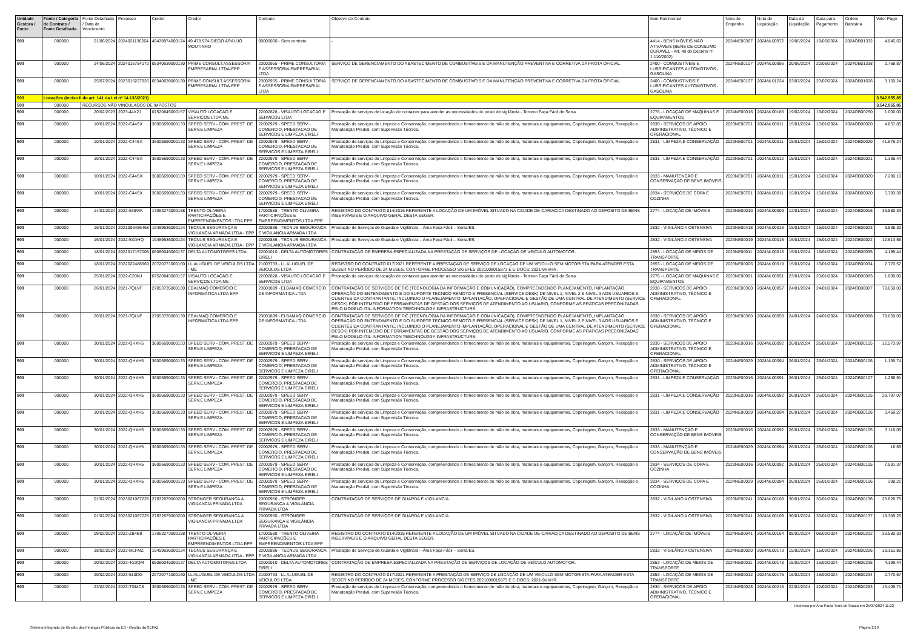| Unidade Gestora / Fonte | Fonte / Categoria de Contrato / Fonte Detalhada | Fonte Detalhada / Data de Vencimento | Processo | Credor | Credor | Contrato | Objetivo do Contrato | Item Patrimonial | Nota de Empenho | Nota de Liquidação | Data da Liquidação | Data para Pagamento | Ordem Bancária | Valor Pago |
| --- | --- | --- | --- | --- | --- | --- | --- | --- | --- | --- | --- | --- | --- | --- |
| 500 | 000000 | 21/06/2024 | 2024021136264 | 49478974000174 | 49.478.974 DIEGO ARAUJO MOUTINHO | 00000000 - Sem contrato | - | 4414 - BENS MÓVEIS NÃO ATIVÁVEIS (BENS DE CONSUMO DURÁVEL - Art. 49 do Decreto nº 1.110/2002) | 2024NE00367 | 2024NL00972 | 19/06/2024 | 19/06/2024 | 2024OB01332 | 4.045,60 |
| 500 | 000000 | 24/06/2024 | 2024016754170 | 05340639000130 | PRIME CONSULT.ASSESSORIA EMPRESARIAL LTDA-EPP | 23002955 - PRIME CONSULTORIA E ASSESSORIA EMPRESARIAL LTDA | SERVIÇO DE GERENCIAMENTO DO ABASTECIMENTO DE COMBUSTÍVEIS E DA MANUTENÇÃO PREVENTIVA E CORRETIVA DA FROTA OFICIAL. | 2400 - COMBUSTÍVEIS E LUBRIFICANTES AUTOMOTIVOS - GASOLINA | 2024NE00107 | 2024NL00986 | 20/06/2024 | 20/06/2024 | 2024OB01338 | 2.768,87 |
| 500 | 000000 | 25/07/2024 | 2023016227926 | 05340639000130 | PRIME CONSULT.ASSESSORIA EMPRESARIAL LTDA-EPP | 23002955 - PRIME CONSULTORIA E ASSESSORIA EMPRESARIAL LTDA | SERVIÇO DE GERENCIAMENTO DO ABASTECIMENTO DE COMBUSTÍVEIS E DA MANUTENÇÃO PREVENTIVA E CORRETIVA DA FROTA OFICIAL. | 2400 - COMBUSTÍVEIS E LUBRIFICANTES AUTOMOTIVOS - GASOLINA | 2024NE00107 | 2024NL01224 | 23/07/2024 | 23/07/2024 | 2024OB01606 | 3.150,24 |
| 500 | Locações (inciso II do art. 141 da Lei nº 14.133/2021) | | | | | | | | | | | | | 3.542.955,85 |
| 500 | 000000 | RECURSOS NÃO VINCULADOS DE IMPOSTOS | | | | | | | | | | | | 3.542.955,85 |
| 500 | 000000 | 20/02/2023 | 2023-44X2J | 07520845000157 | VISAUTO LOCAÇÃO E SERVIÇOS LTDA ME | 22002828 - VISAUTO LOCACAO E SERVICOS LTDA | Prestação de serviços de locação de container para atender as necessidades do posto de vigilância - Terreno Faça Fácil de Serra. | 2776 - LOCAÇÃO DE MÁQUINAS E EQUIPAMENTOS | 2024NE00016 | 2024NL00186 | 19/02/2024 | 19/02/2024 | 2024OB00250 | 1.000,00 |
| 500 | 000000 | 10/01/2024 | 2022-C44SX | 36006690000133 | SPEED SERV - COM. PREST. DE SERV.E LIMPEZA | 22002979 - SPEED SERV - COMERCIO, PRESTACAO DE SERVICOS E LIMPEZA EIRELI | Prestação de serviços de Limpeza e Conservação, compreendendo o fornecimento de mão de obra, materiais e equipamentos, Copeiragem, Garçom, Recepção e Manutenção Predial, com Supervisão Técnica. | 2830 - SERVIÇOS DE APOIO ADMINISTRATIVO, TÉCNICO E OPERACIONAL | 2023NE00701 | 2024NL00011 | 15/01/2024 | 15/01/2024 | 2024OB00020 | 4.857,85 |
| 500 | 000000 | 10/01/2024 | 2022-C44SX | 36006690000133 | SPEED SERV - COM. PREST. DE SERV.E LIMPEZA | 22002979 - SPEED SERV - COMERCIO, PRESTACAO DE SERVICOS E LIMPEZA EIRELI | Prestação de serviços de Limpeza e Conservação, compreendendo o fornecimento de mão de obra, materiais e equipamentos, Copeiragem, Garçom, Recepção e Manutenção Predial, com Supervisão Técnica. | 2831 - LIMPEZA E CONSERVAÇÃO | 2023NE00701 | 2024NL00011 | 15/01/2024 | 15/01/2024 | 2024OB00020 | 41.676,24 |
| 500 | 000000 | 10/01/2024 | 2022-C44SX | 36006690000133 | SPEED SERV - COM. PREST. DE SERV.E LIMPEZA | 22002979 - SPEED SERV - COMERCIO, PRESTACAO DE SERVICOS E LIMPEZA EIRELI | Prestação de serviços de Limpeza e Conservação, compreendendo o fornecimento de mão de obra, materiais e equipamentos, Copeiragem, Garçom, Recepção e Manutenção Predial, com Supervisão Técnica. | 2831 - LIMPEZA E CONSERVAÇÃO | 2023NE00701 | 2024NL00012 | 15/01/2024 | 15/01/2024 | 2024OB00021 | 1.336,44 |
| 500 | 000000 | 10/01/2024 | 2022-C44SX | 36006690000133 | SPEED SERV - COM. PREST. DE SERV.E LIMPEZA | 22002979 - SPEED SERV - COMERCIO, PRESTACAO DE SERVICOS E LIMPEZA EIRELI | Prestação de serviços de Limpeza e Conservação, compreendendo o fornecimento de mão de obra, materiais e equipamentos, Copeiragem, Garçom, Recepção e Manutenção Predial, com Supervisão Técnica. | 2833 - MANUTENÇÃO E CONSERVAÇÃO DE BENS IMÓVEIS | 2023NE00701 | 2024NL00011 | 15/01/2024 | 15/01/2024 | 2024OB00020 | 7.296,10 |
| 500 | 000000 | 10/01/2024 | 2022-C44SX | 36006690000133 | SPEED SERV - COM. PREST. DE SERV.E LIMPEZA | 22002979 - SPEED SERV - COMERCIO, PRESTACAO DE SERVICOS E LIMPEZA EIRELI | Prestação de serviços de Limpeza e Conservação, compreendendo o fornecimento de mão de obra, materiais e equipamentos, Copeiragem, Garçom, Recepção e Manutenção Predial, com Supervisão Técnica. | 2834 - SERVIÇOS DE COPA E COZINHA | 2023NE00701 | 2024NL00011 | 15/01/2024 | 15/01/2024 | 2024OB00020 | 5.793,39 |
| 500 | 000000 | 14/01/2024 | 2022-638WK | 17063273000188 | TRENTO OLIVEIRA PARTICIPAÇÕES E EMPREENDIMENTOS LTDA EPP | 17000588 - TRENTO OLIVEIRA PARTICIPAÇÕES E EMPREENDIMENTOS LTDA EPP | REGISTRO DO CONTRATO 014/2016 REFERENTE A LOCAÇÃO DE UM IMÓVEL SITUADO NA CIDADE DE CARIACICA DESTINADO AO DEPOSITO DE BENS INSERVÍVEIS E O ARQUIVO GERAL DESTA SEGER. | 2774 - LOCAÇÃO DE IMÓVEIS | 2023NE00010 | 2024NL00009 | 12/01/2024 | 12/01/2024 | 2024OB00016 | 33.580,33 |
| 500 | 000000 | 16/01/2024 | 2021006486468 | 19459636000124 | TECNUS SEGURANÇA E VIGILANCIA ARMADA LTDA - EPP | 22002886 - TECNUS SEGURANCA E VIGILANCIA ARMADA LTDA | Prestação de Serviços de Guarda e Vigilância – Área Faça Fácil – Serra/ES. | 2832 - VIGILÂNCIA OSTENSIVA | 2023NE00418 | 2024NL00016 | 15/01/2024 | 15/01/2024 | 2024OB00023 | 6.538,30 |
| 500 | 000000 | 16/01/2024 | 2022-5XDHQ | 19459636000124 | TECNUS SEGURANÇA E VIGILANCIA ARMADA LTDA - EPP | 22002886 - TECNUS SEGURANCA E VIGILANCIA ARMADA LTDA | Prestação de Serviços de Guarda e Vigilância – Área Faça Fácil – Serra/ES. | 2832 - VIGILÂNCIA OSTENSIVA | 2023NE00019 | 2024NL00015 | 15/01/2024 | 15/01/2024 | 2024OB00022 | 12.613,56 |
| 500 | 000000 | 18/01/2024 | 2022017157005 | 05080045000137 | DELTA AUTOMOTORES LTDA | 22001010 - DELTA AUTOMOTORES EIRELI | CONTRATAÇÃO DE EMPRESA ESPECIALIZADA NA PRESTAÇÃO DE SERVIÇOS DE LOCAÇÃO DE VEÍCULO AUTOMOTOR. | 2853 - LOCAÇÃO DE MEIOS DE TRANSPORTE | 2023NE00011 | 2024NL00018 | 15/01/2024 | 16/01/2024 | 2024OB00035 | 4.199,44 |
| 500 | 000000 | 18/01/2024 | 2022022488969 | 20720771000160 | LL ALUGUEL DE VEICULOS LTDA - ME | 21003733 - LL ALUGUEL DE VEICULOS LTDA | REGISTRO DO CONTRATO 017/2021 REFERENTE A PRESTAÇÃO DE SERVIÇO DE LOCAÇÃO DE UM VEICULO SEM MOTORISTA PARA ATENDER ESTA SEGER NO PERÍODO DE 24 MESES, CONFORME PROCESSO SIGEFES 2021008015873 E E-DOCS: 2021-9VVHR. | 2853 - LOCAÇÃO DE MEIOS DE TRANSPORTE | 2023NE00006 | 2024NL00019 | 15/01/2024 | 16/01/2024 | 2024OB00034 | 2.770,57 |
| 500 | 000000 | 25/01/2024 | 2022-C20NJ | 07520845000157 | VISAUTO LOCAÇÃO E SERVIÇOS LTDA ME | 22002828 - VISAUTO LOCACAO E SERVICOS LTDA | Prestação de serviços de locação de container para atender as necessidades do posto de vigilância - Terreno Faça Fácil de Serra. | 2776 - LOCAÇÃO DE MÁQUINAS E EQUIPAMENTOS | 2023NE00091 | 2024NL00051 | 23/01/2024 | 23/01/2024 | 2024OB00083 | 1.000,00 |
| 500 | 000000 | 26/01/2024 | 2021-7QLVF | 27053735000130 | EBALMAQ COMÉRCIO E INFORMÁTICA LTDA EPP | 23001899 - ELBAMAQ COMÉRCIO DE INFORMÁTICA LTDA | CONTRATAÇÃO DE SERVIÇOS DE TIC (TECNOLOGIA DA INFORMAÇÃO E COMUNICAÇÃO), COMPREENDENDO PLANEJAMENTO, IMPLANTAÇÃO OPERAÇÃO DO ENTENDIMENTO E DO SUPORTE TECNICO REMOTO E PRESENCIAL (SERVICE DESK) DE NIVEL 1, NIVEL 2 E NIVEL 3 AOS USUARIOS E CLIENTES DA CONTRANTANTE, INCLUINDO O PLANEJAMENTO IMPLANTAÇÃO, OPERACIONAL E GESTÃO DE UMA CENTRAL DE ATENDIMENTO (SERVICE DESCK) POR INTEMEDIO DE FERRAMENTAS DE GESTÃO DOS SERVIÇOS DE ATENDIMENTO AO USUARIO, CONFORME AS PRATICAS PRECONIZADAS PELO MODELO ITIL-INFORMATION TEECHNOLOGY INFRASTRUCTURE. | 2830 - SERVIÇOS DE APOIO ADMINISTRATIVO, TÉCNICO E OPERACIONAL | 2023NE00360 | 2024NL00057 | 24/01/2024 | 24/01/2024 | 2024OB00087 | 79.650,00 |
| 500 | 000000 | 26/01/2024 | 2021-7QLVF | 27053735000130 | EBALMAQ COMÉRCIO E INFORMÁTICA LTDA EPP | 23001899 - ELBAMAQ COMÉRCIO DE INFORMÁTICA LTDA | CONTRATAÇÃO DE SERVIÇOS DE TIC (TECNOLOGIA DA INFORMAÇÃO E COMUNICAÇÃO), COMPREENDENDO PLANEJAMENTO, IMPLANTAÇÃO OPERAÇÃO DO ENTENDIMENTO E DO SUPORTE TECNICO REMOTO E PRESENCIAL (SERVICE DESK) DE NIVEL 1, NIVEL 2 E NIVEL 3 AOS USUARIOS E CLIENTES DA CONTRANTANTE, INCLUINDO O PLANEJAMENTO IMPLANTAÇÃO, OPERACIONAL E GESTÃO DE UMA CENTRAL DE ATENDIMENTO (SERVICE DESCK) POR INTEMEDIO DE FERRAMENTAS DE GESTÃO DOS SERVIÇOS DE ATENDIMENTO AO USUARIO, CONFORME AS PRATICAS PRECONIZADAS PELO MODELO ITIL-INFORMATION TEECHNOLOGY INFRASTRUCTURE. | 2830 - SERVIÇOS DE APOIO ADMINISTRATIVO, TÉCNICO E OPERACIONAL | 2023NE00360 | 2024NL00058 | 24/01/2024 | 24/01/2024 | 2024OB00088 | 79.650,00 |
| 500 | 000000 | 30/01/2024 | 2022-QHXH5 | 36006690000133 | SPEED SERV - COM. PREST. DE SERV.E LIMPEZA | 22002979 - SPEED SERV - COMERCIO, PRESTACAO DE SERVICOS E LIMPEZA EIRELI | Prestação de serviços de Limpeza e Conservação, compreendendo o fornecimento de mão de obra, materiais e equipamentos, Copeiragem, Garçom, Recepção e Manutenção Predial, com Supervisão Técnica. | 2830 - SERVIÇOS DE APOIO ADMINISTRATIVO, TÉCNICO E OPERACIONAL | 2023NE00016 | 2024NL00092 | 26/01/2024 | 26/01/2024 | 2024OB00105 | 12.273,97 |
| 500 | 000000 | 30/01/2024 | 2022-QHXH5 | 36006690000133 | SPEED SERV - COM. PREST. DE SERV.E LIMPEZA | 22002979 - SPEED SERV - COMERCIO, PRESTACAO DE SERVICOS E LIMPEZA EIRELI | Prestação de serviços de Limpeza e Conservação, compreendendo o fornecimento de mão de obra, materiais e equipamentos, Copeiragem, Garçom, Recepção e Manutenção Predial, com Supervisão Técnica. | 2830 - SERVIÇOS DE APOIO ADMINISTRATIVO, TÉCNICO E OPERACIONAL | 2024NE00029 | 2024NL00094 | 26/01/2024 | 26/01/2024 | 2024OB00106 | 1.135,74 |
| 500 | 000000 | 30/01/2024 | 2022-QHXH5 | 36006690000133 | SPEED SERV - COM. PREST. DE SERV.E LIMPEZA | 22002979 - SPEED SERV - COMERCIO, PRESTACAO DE SERVICOS E LIMPEZA EIRELI | Prestação de serviços de Limpeza e Conservação, compreendendo o fornecimento de mão de obra, materiais e equipamentos, Copeiragem, Garçom, Recepção e Manutenção Predial, com Supervisão Técnica. | 2831 - LIMPEZA E CONSERVAÇÃO | 2023NE00016 | 2024NL00091 | 26/01/2024 | 26/01/2024 | 2024OB00107 | 1.266,91 |
| 500 | 000000 | 30/01/2024 | 2022-QHXH5 | 36006690000133 | SPEED SERV - COM. PREST. DE SERV.E LIMPEZA | 22002979 - SPEED SERV - COMERCIO, PRESTACAO DE SERVICOS E LIMPEZA EIRELI | Prestação de serviços de Limpeza e Conservação, compreendendo o fornecimento de mão de obra, materiais e equipamentos, Copeiragem, Garçom, Recepção e Manutenção Predial, com Supervisão Técnica. | 2831 - LIMPEZA E CONSERVAÇÃO | 2023NE00016 | 2024NL00092 | 26/01/2024 | 26/01/2024 | 2024OB00105 | 29.797,07 |
| 500 | 000000 | 30/01/2024 | 2022-QHXH5 | 36006690000133 | SPEED SERV - COM. PREST. DE SERV.E LIMPEZA | 22002979 - SPEED SERV - COMERCIO, PRESTACAO DE SERVICOS E LIMPEZA EIRELI | Prestação de serviços de Limpeza e Conservação, compreendendo o fornecimento de mão de obra, materiais e equipamentos, Copeiragem, Garçom, Recepção e Manutenção Predial, com Supervisão Técnica. | 2831 - LIMPEZA E CONSERVAÇÃO | 2024NE00029 | 2024NL00094 | 26/01/2024 | 26/01/2024 | 2024OB00106 | 3.459,27 |
| 500 | 000000 | 30/01/2024 | 2022-QHXH5 | 36006690000133 | SPEED SERV - COM. PREST. DE SERV.E LIMPEZA | 22002979 - SPEED SERV - COMERCIO, PRESTACAO DE SERVICOS E LIMPEZA EIRELI | Prestação de serviços de Limpeza e Conservação, compreendendo o fornecimento de mão de obra, materiais e equipamentos, Copeiragem, Garçom, Recepção e Manutenção Predial, com Supervisão Técnica. | 2833 - MANUTENÇÃO E CONSERVAÇÃO DE BENS IMÓVEIS | 2023NE00016 | 2024NL00092 | 26/01/2024 | 26/01/2024 | 2024OB00105 | 3.118,05 |
| 500 | 000000 | 30/01/2024 | 2022-QHXH5 | 36006690000133 | SPEED SERV - COM. PREST. DE SERV.E LIMPEZA | 22002979 - SPEED SERV - COMERCIO, PRESTACAO DE SERVICOS E LIMPEZA EIRELI | Prestação de serviços de Limpeza e Conservação, compreendendo o fornecimento de mão de obra, materiais e equipamentos, Copeiragem, Garçom, Recepção e Manutenção Predial, com Supervisão Técnica. | 2833 - MANUTENÇÃO E CONSERVAÇÃO DE BENS IMÓVEIS | 2024NE00029 | 2024NL00094 | 26/01/2024 | 26/01/2024 | 2024OB00106 | 18,66 |
| 500 | 000000 | 30/01/2024 | 2022-QHXH5 | 36006690000133 | SPEED SERV - COM. PREST. DE SERV.E LIMPEZA | 22002979 - SPEED SERV - COMERCIO, PRESTACAO DE SERVICOS E LIMPEZA EIRELI | Prestação de serviços de Limpeza e Conservação, compreendendo o fornecimento de mão de obra, materiais e equipamentos, Copeiragem, Garçom, Recepção e Manutenção Predial, com Supervisão Técnica. | 2834 - SERVIÇOS DE COPA E COZINHA | 2023NE00016 | 2024NL00092 | 26/01/2024 | 26/01/2024 | 2024OB00105 | 7.591,37 |
| 500 | 000000 | 30/01/2024 | 2022-QHXH5 | 36006690000133 | SPEED SERV - COM. PREST. DE SERV.E LIMPEZA | 22002979 - SPEED SERV - COMERCIO, PRESTACAO DE SERVICOS E LIMPEZA EIRELI | Prestação de serviços de Limpeza e Conservação, compreendendo o fornecimento de mão de obra, materiais e equipamentos, Copeiragem, Garçom, Recepção e Manutenção Predial, com Supervisão Técnica. | 2834 - SERVIÇOS DE COPA E COZINHA | 2024NE00029 | 2024NL00094 | 26/01/2024 | 26/01/2024 | 2024OB00106 | 308,21 |
| 500 | 000000 | 01/02/2024 | 2023021067225 | 27672679000200 | STRONGER SEGURANCA & VIGILANCIA PRIVADA LTDA | 23000950 - STRONGER SEGURANÇA & VIGILÂNCIA PRIVADA LTDA | CONTRATAÇÃO DE SERVIÇOS DE GUARDA E VIGILÂNCIA. | 2832 - VIGILÂNCIA OSTENSIVA | 2023NE00241 | 2024NL00108 | 30/01/2024 | 30/01/2024 | 2024OB00136 | 23.628,75 |
| 500 | 000000 | 01/02/2024 | 2023021067225 | 27672679000200 | STRONGER SEGURANCA & VIGILANCIA PRIVADA LTDA | 23000950 - STRONGER SEGURANÇA & VIGILÂNCIA PRIVADA LTDA | CONTRATAÇÃO DE SERVIÇOS DE GUARDA E VIGILÂNCIA. | 2832 - VIGILÂNCIA OSTENSIVA | 2023NE00241 | 2024NL00109 | 30/01/2024 | 30/01/2024 | 2024OB00137 | 19.309,25 |
| 500 | 000000 | 09/02/2024 | 2023-ZB4B9 | 17063273000188 | TRENTO OLIVEIRA PARTICIPAÇÕES E EMPREENDIMENTOS LTDA EPP | 17000588 - TRENTO OLIVEIRA PARTICIPAÇÕES E EMPREENDIMENTOS LTDA EPP | REGISTRO DO CONTRATO 014/2016 REFERENTE A LOCAÇÃO DE UM IMÓVEL SITUADO NA CIDADE DE CARIACICA DESTINADO AO DEPOSITO DE BENS INSERVÍVEIS E O ARQUIVO GERAL DESTA SEGER. | 2774 - LOCAÇÃO DE IMÓVEIS | 2024NE00041 | 2024NL00164 | 08/02/2024 | 08/02/2024 | 2024OB00212 | 33.580,33 |
| 500 | 000000 | 18/02/2024 | 2023-MLFMZ | 19459636000124 | TECNUS SEGURANÇA E VIGILANCIA ARMADA LTDA - EPP | 22002886 - TECNUS SEGURANCA E VIGILANCIA ARMADA LTDA | Prestação de Serviços de Guarda e Vigilância – Área Faça Fácil – Serra/ES. | 2832 - VIGILÂNCIA OSTENSIVA | 2024NE00020 | 2024NL00173 | 15/02/2024 | 15/02/2024 | 2024OB00226 | 19.151,86 |
| 500 | 000000 | 20/02/2024 | 2023-4G3QM | 05080045000137 | DELTA AUTOMOTORES LTDA | 22001010 - DELTA AUTOMOTORES EIRELI | CONTRATAÇÃO DE EMPRESA ESPECIALIZADA NA PRESTAÇÃO DE SERVIÇOS DE LOCAÇÃO DE VEÍCULO AUTOMOTOR. | 2853 - LOCAÇÃO DE MEIOS DE TRANSPORTE | 2024NE00011 | 2024NL00178 | 16/02/2024 | 16/02/2024 | 2024OB00235 | 4.199,44 |
| 500 | 000000 | 20/02/2024 | 2023-510DG | 20720771000160 | LL ALUGUEL DE VEICULOS LTDA - ME | 21003733 - LL ALUGUEL DE VEICULOS LTDA | REGISTRO DO CONTRATO 017/2021 REFERENTE A PRESTAÇÃO DE SERVIÇO DE LOCAÇÃO DE UM VEICULO SEM MOTORISTA PARA ATENDER ESTA SEGER NO PERÍODO DE 24 MESES, CONFORME PROCESSO SIGEFES 2021008015873 E E-DOCS: 2021-9VVHR. | 2853 - LOCAÇÃO DE MEIOS DE TRANSPORTE | 2024NE00012 | 2024NL00175 | 16/02/2024 | 16/02/2024 | 2024OB00234 | 2.770,57 |
| 500 | 000000 | 23/02/2024 | 2023-TGMC8 | 36006690000133 | SPEED SERV - COM. PREST. DE SERV.E LIMPEZA | 22002979 - SPEED SERV - COMERCIO, PRESTACAO DE SERVICOS E LIMPEZA EIRELI | Prestação de serviços de Limpeza e Conservação, compreendendo o fornecimento de mão de obra, materiais e equipamentos, Copeiragem, Garçom, Recepção e Manutenção Predial, com Supervisão Técnica. | 2830 - SERVIÇOS DE APOIO ADMINISTRATIVO, TÉCNICO E OPERACIONAL | 2024NE00028 | 2024NL00215 | 22/02/2024 | 22/02/2024 | 2024OB00263 | 13.409,71 |
Impresso por Ana Paula Terra de Souza em 25/07/2024 11:22
Sistema Integrado de Gestão das Finanças Públicas do ES - Gestão da SEFAZ Página 2/19